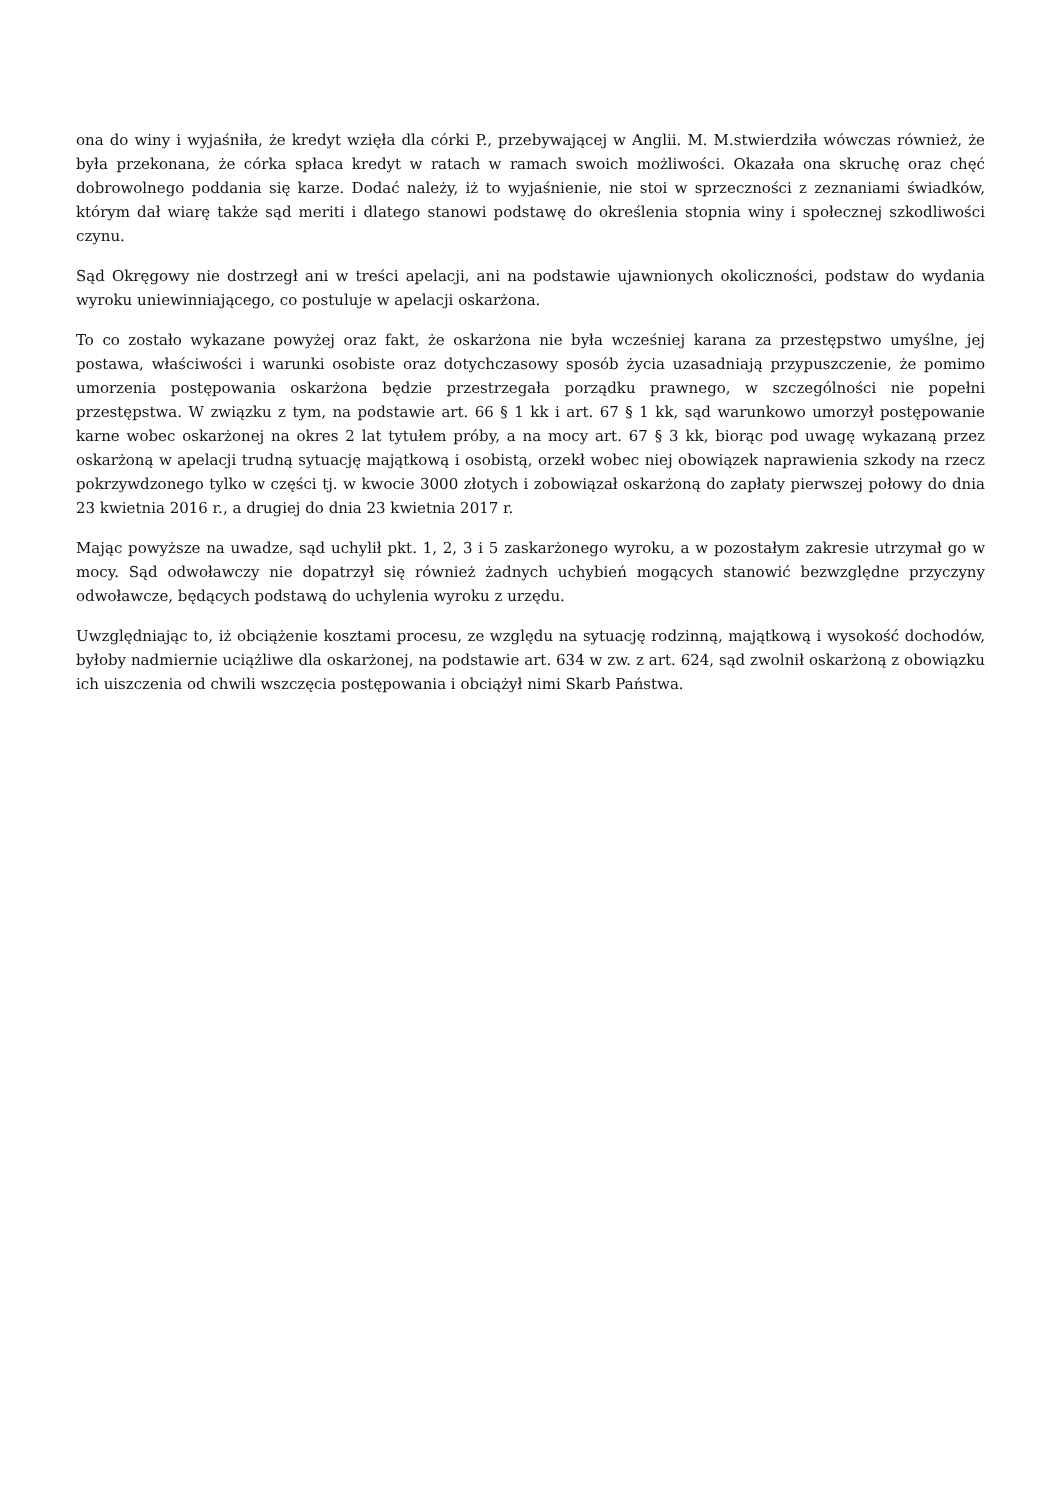ona do winy i wyjaśniła, że kredyt wzięła dla córki P., przebywającej w Anglii. M. M.stwierdziła wówczas również, że była przekonana, że córka spłaca kredyt w ratach w ramach swoich możliwości. Okazała ona skruchę oraz chęć dobrowolnego poddania się karze. Dodać należy, iż to wyjaśnienie, nie stoi w sprzeczności z zeznaniami świadków, którym dał wiarę także sąd meriti i dlatego stanowi podstawę do określenia stopnia winy i społecznej szkodliwości czynu.
Sąd Okręgowy nie dostrzegł ani w treści apelacji, ani na podstawie ujawnionych okoliczności, podstaw do wydania wyroku uniewinniającego, co postuluje w apelacji oskarżona.
To co zostało wykazane powyżej oraz fakt, że oskarżona nie była wcześniej karana za przestępstwo umyślne, jej postawa, właściwości i warunki osobiste oraz dotychczasowy sposób życia uzasadniają przypuszczenie, że pomimo umorzenia postępowania oskarżona będzie przestrzegała porządku prawnego, w szczególności nie popełni przestępstwa. W związku z tym, na podstawie art. 66 § 1 kk i art. 67 § 1 kk, sąd warunkowo umorzył postępowanie karne wobec oskarżonej na okres 2 lat tytułem próby, a na mocy art. 67 § 3 kk, biorąc pod uwagę wykazaną przez oskarżoną w apelacji trudną sytuację majątkową i osobistą, orzekł wobec niej obowiązek naprawienia szkody na rzecz pokrzywdzonego tylko w części tj. w kwocie 3000 złotych i zobowiązał oskarżoną do zapłaty pierwszej połowy do dnia 23 kwietnia 2016 r., a drugiej do dnia 23 kwietnia 2017 r.
Mając powyższe na uwadze, sąd uchylił pkt. 1, 2, 3 i 5 zaskarżonego wyroku, a w pozostałym zakresie utrzymał go w mocy. Sąd odwoławczy nie dopatrzył się również żadnych uchybień mogących stanowić bezwzględne przyczyny odwoławcze, będących podstawą do uchylenia wyroku z urzędu.
Uwzględniając to, iż obciążenie kosztami procesu, ze względu na sytuację rodzinną, majątkową i wysokość dochodów, byłoby nadmiernie uciążliwe dla oskarżonej, na podstawie art. 634 w zw. z art. 624, sąd zwolnił oskarżoną z obowiązku ich uiszczenia od chwili wszczęcia postępowania i obciążył nimi Skarb Państwa.